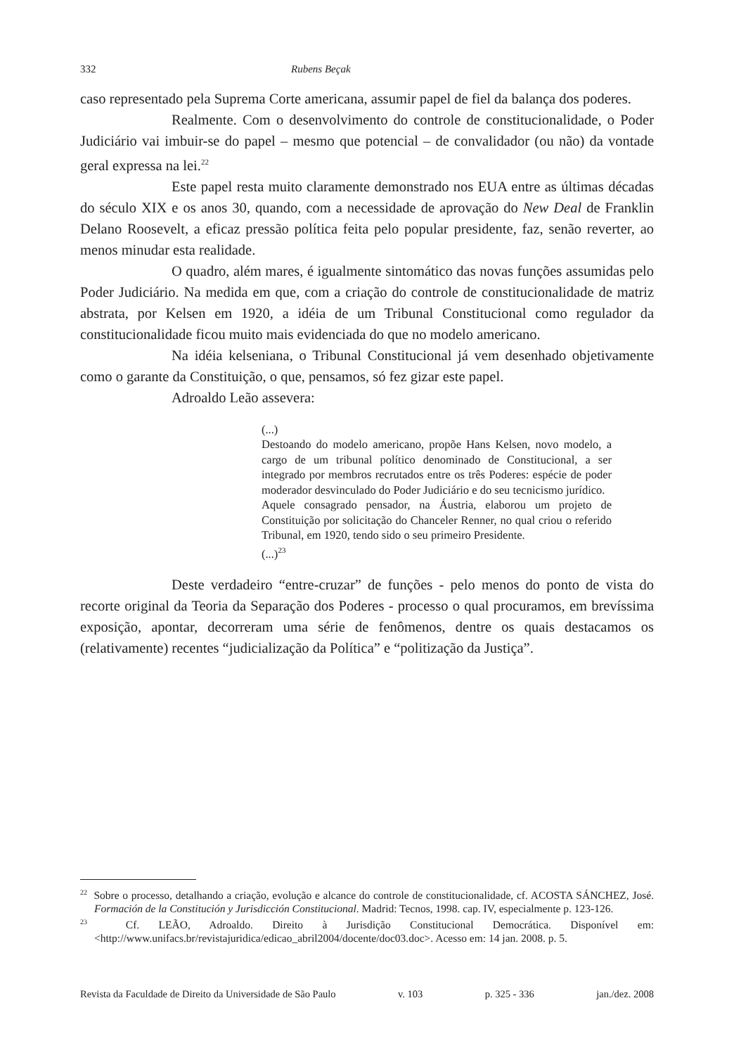332 Rubens Beçak
caso representado pela Suprema Corte americana, assumir papel de fiel da balança dos poderes.
Realmente. Com o desenvolvimento do controle de constitucionalidade, o Poder Judiciário vai imbuir-se do papel – mesmo que potencial – de convalidador (ou não) da vontade geral expressa na lei.<sup>22</sup>
Este papel resta muito claramente demonstrado nos EUA entre as últimas décadas do século XIX e os anos 30, quando, com a necessidade de aprovação do New Deal de Franklin Delano Roosevelt, a eficaz pressão política feita pelo popular presidente, faz, senão reverter, ao menos minudar esta realidade.
O quadro, além mares, é igualmente sintomático das novas funções assumidas pelo Poder Judiciário. Na medida em que, com a criação do controle de constitucionalidade de matriz abstrata, por Kelsen em 1920, a idéia de um Tribunal Constitucional como regulador da constitucionalidade ficou muito mais evidenciada do que no modelo americano.
Na idéia kelseniana, o Tribunal Constitucional já vem desenhado objetivamente como o garante da Constituição, o que, pensamos, só fez gizar este papel.
Adroaldo Leão assevera:
(...)
Destoando do modelo americano, propõe Hans Kelsen, novo modelo, a cargo de um tribunal político denominado de Constitucional, a ser integrado por membros recrutados entre os três Poderes: espécie de poder moderador desvinculado do Poder Judiciário e do seu tecnicismo jurídico.
Aquele consagrado pensador, na Áustria, elaborou um projeto de Constituição por solicitação do Chanceler Renner, no qual criou o referido Tribunal, em 1920, tendo sido o seu primeiro Presidente.
(...)<sup>23</sup>
Deste verdadeiro “entre-cruzar” de funções - pelo menos do ponto de vista do recorte original da Teoria da Separação dos Poderes - processo o qual procuramos, em brevíssima exposição, apontar, decorreram uma série de fenômenos, dentre os quais destacamos os (relativamente) recentes “judicialização da Política” e “politização da Justiça”.
<sup>22</sup> Sobre o processo, detalhando a criação, evolução e alcance do controle de constitucionalidade, cf. ACOSTA SÁNCHEZ, José. Formación de la Constitución y Jurisdicción Constitucional. Madrid: Tecnos, 1998. cap. IV, especialmente p. 123-126.
<sup>23</sup> Cf. LEÃO, Adroaldo. Direito à Jurisdição Constitucional Democrática. Disponível em: <http://www.unifacs.br/revistajuridica/edicao_abril2004/docente/doc03.doc>. Acesso em: 14 jan. 2008. p. 5.
Revista da Faculdade de Direito da Universidade de São Paulo v. 103 p. 325 - 336 jan./dez. 2008